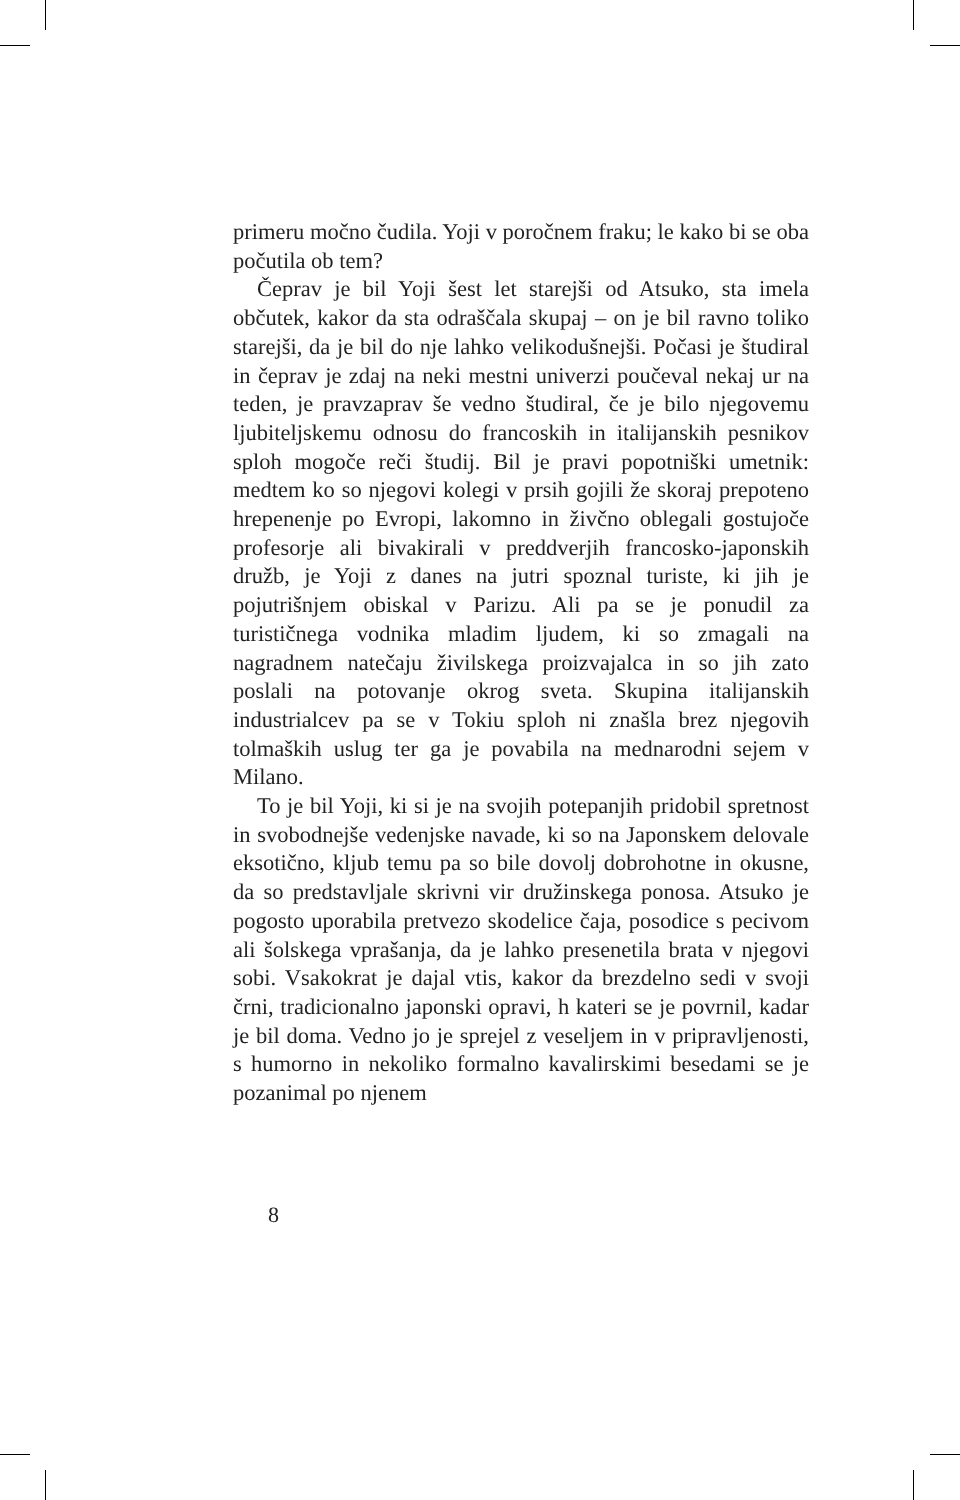primeru močno čudila. Yoji v poročnem fraku; le kako bi se oba počutila ob tem?
Čeprav je bil Yoji šest let starejši od Atsuko, sta imela občutek, kakor da sta odraščala skupaj – on je bil ravno toliko starejši, da je bil do nje lahko velikodušnejši. Počasi je študiral in čeprav je zdaj na neki mestni univerzi poučeval nekaj ur na teden, je pravzaprav še vedno študiral, če je bilo njegovemu ljubiteljskemu odnosu do francoskih in italijanskih pesnikov sploh mogoče reči študij. Bil je pravi popotniški umetnik: medtem ko so njegovi kolegi v prsih gojili že skoraj prepoteno hrepenenje po Evropi, lakomno in živčno oblegali gostujoče profesorje ali bivakirali v preddverjih francosko-japonskih družb, je Yoji z danes na jutri spoznal turiste, ki jih je pojutrišnjem obiskal v Parizu. Ali pa se je ponudil za turističnega vodnika mladim ljudem, ki so zmagali na nagradnem natečaju živilskega proizvajalca in so jih zato poslali na potovanje okrog sveta. Skupina italijanskih industrialcev pa se v Tokiu sploh ni znašla brez njegovih tolmaških uslug ter ga je povabila na mednarodni sejem v Milano.
To je bil Yoji, ki si je na svojih potepanjih pridobil spretnost in svobodnejše vedenjske navade, ki so na Japonskem delovale eksotično, kljub temu pa so bile dovolj dobrohotne in okusne, da so predstavljale skrivni vir družinskega ponosa. Atsuko je pogosto uporabila pretvezo skodelice čaja, posodice s pecivom ali šolskega vprašanja, da je lahko presenetila brata v njegovi sobi. Vsakokrat je dajal vtis, kakor da brezdelno sedi v svoji črni, tradicionalno japonski opravi, h kateri se je povrnil, kadar je bil doma. Vedno jo je sprejel z veseljem in v pripravljenosti, s humorno in nekoliko formalno kavalirskimi besedami se je pozanimal po njenem
8